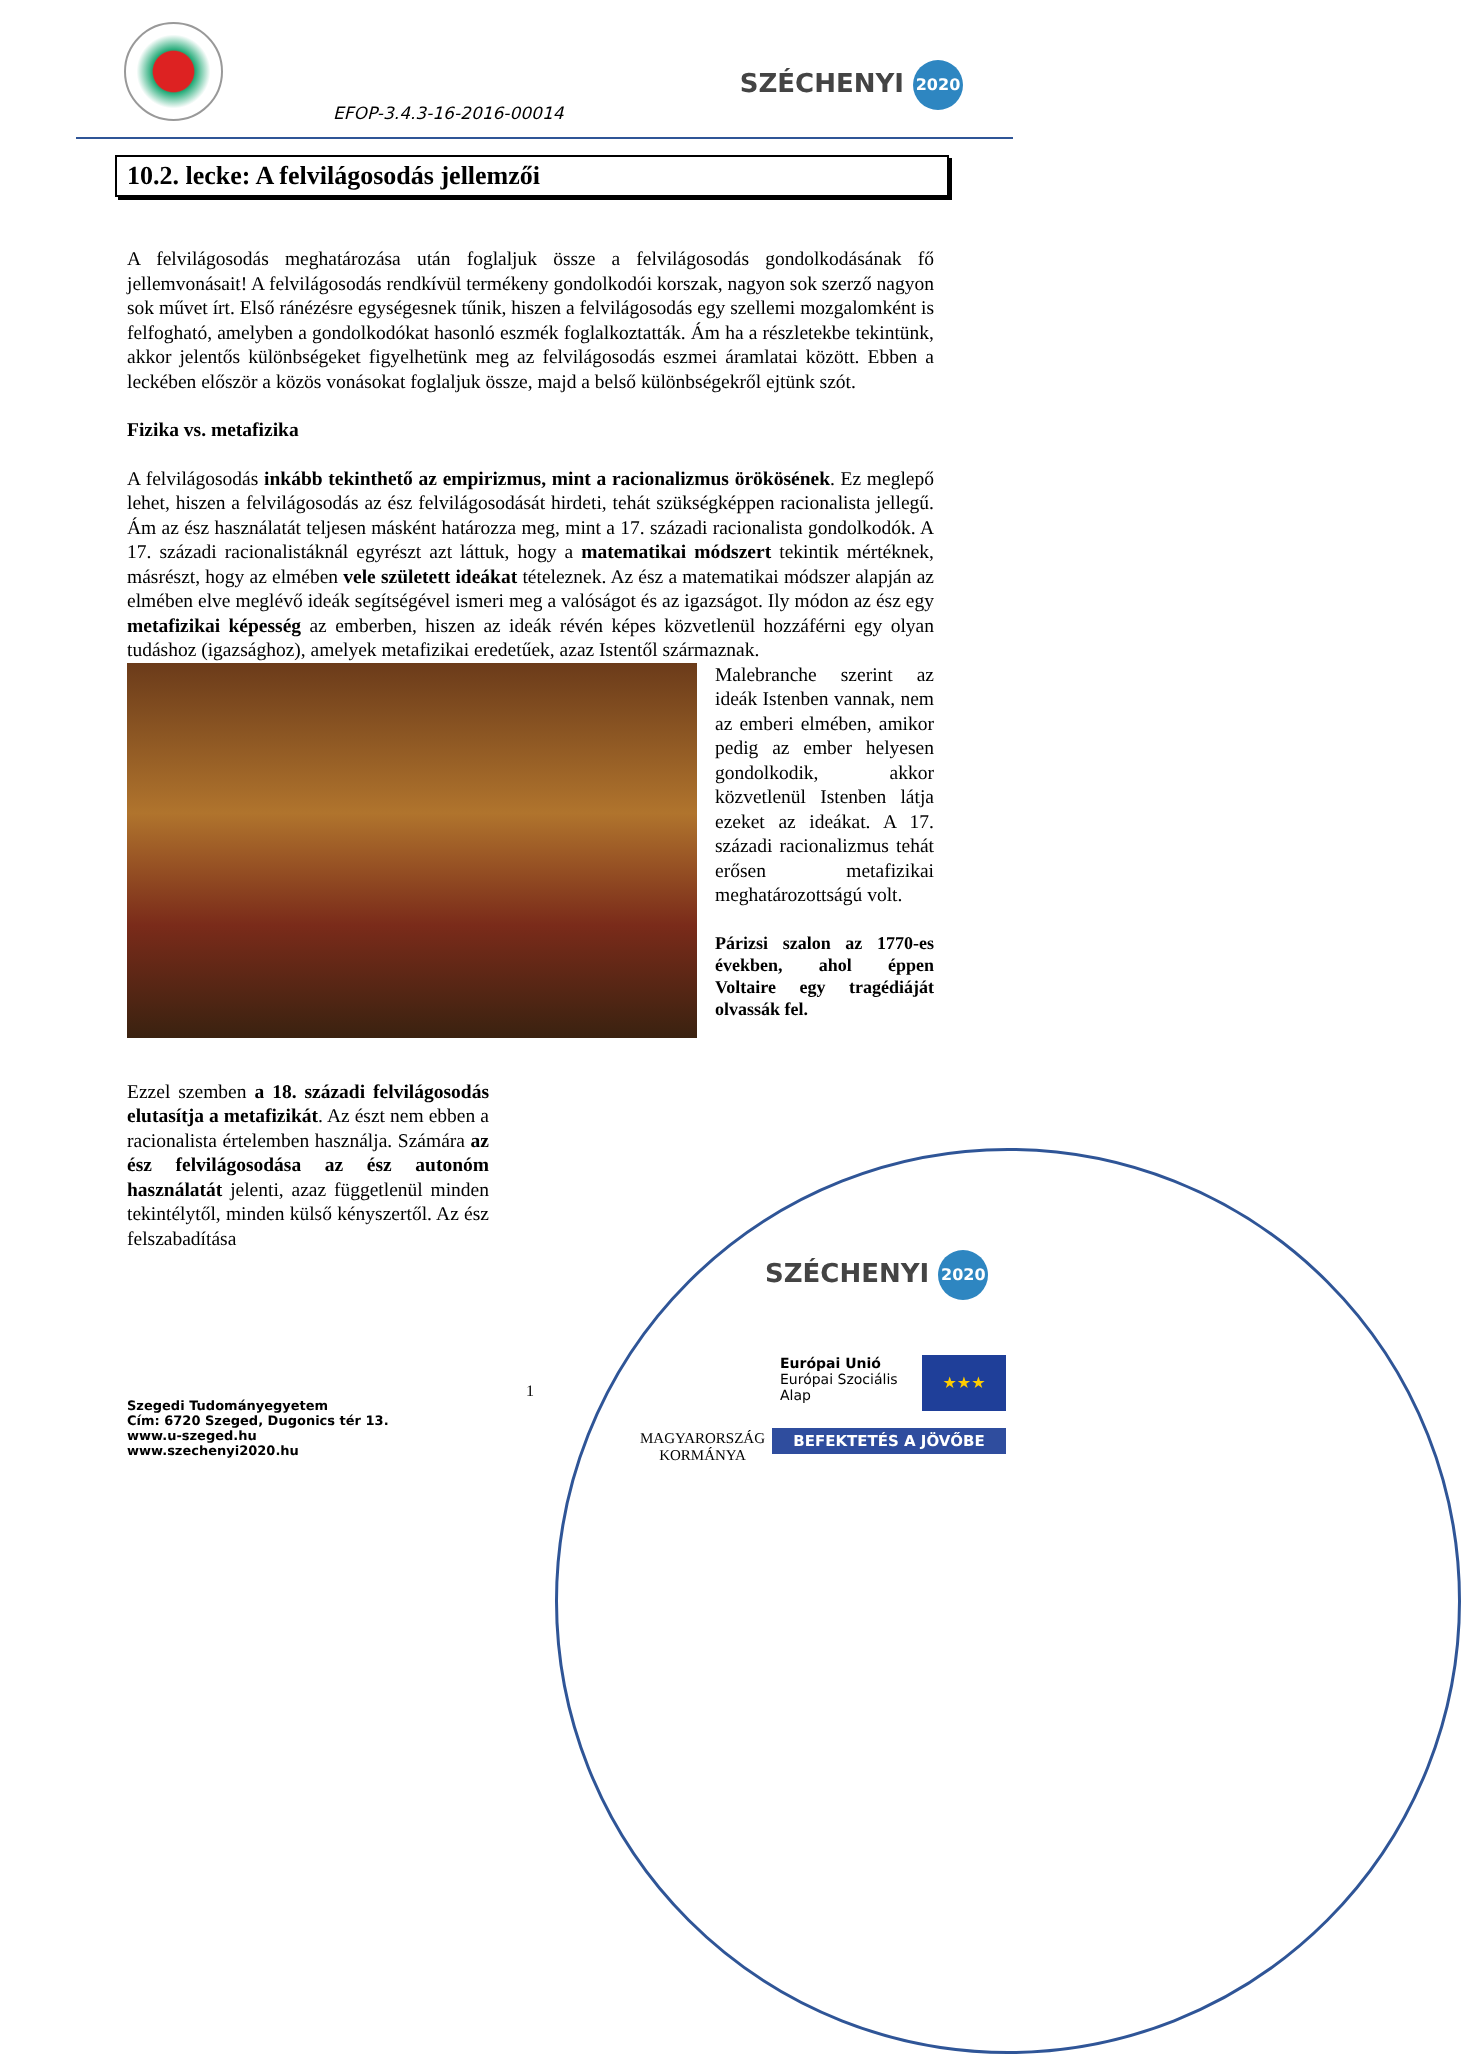EFOP-3.4.3-16-2016-00014
SZÉCHENYI 2020
10.2. lecke: A felvilágosodás jellemzői
A felvilágosodás meghatározása után foglaljuk össze a felvilágosodás gondolkodásának fő jellemvonásait! A felvilágosodás rendkívül termékeny gondolkodói korszak, nagyon sok szerző nagyon sok művet írt. Első ránézésre egységesnek tűnik, hiszen a felvilágosodás egy szellemi mozgalomként is felfogható, amelyben a gondolkodókat hasonló eszmék foglalkoztatták. Ám ha a részletekbe tekintünk, akkor jelentős különbségeket figyelhetünk meg az felvilágosodás eszmei áramlatai között. Ebben a leckében először a közös vonásokat foglaljuk össze, majd a belső különbségekről ejtünk szót.
Fizika vs. metafizika
A felvilágosodás inkább tekinthető az empirizmus, mint a racionalizmus örökösének. Ez meglepő lehet, hiszen a felvilágosodás az ész felvilágosodását hirdeti, tehát szükségképpen racionalista jellegű. Ám az ész használatát teljesen másként határozza meg, mint a 17. századi racionalista gondolkodók. A 17. századi racionalistáknál egyrészt azt láttuk, hogy a matematikai módszert tekintik mértéknek, másrészt, hogy az elmében vele született ideákat tételeznek. Az ész a matematikai módszer alapján az elmében elve meglévő ideák segítségével ismeri meg a valóságot és az igazságot. Ily módon az ész egy metafizikai képesség az emberben, hiszen az ideák révén képes közvetlenül hozzáférni egy olyan tudáshoz (igazsághoz), amelyek metafizikai eredetűek, azaz Istentől származnak.
Malebranche szerint az ideák Istenben vannak, nem az emberi elmében, amikor pedig az ember helyesen gondolkodik, akkor közvetlenül Istenben látja ezeket az ideákat. A 17. századi racionalizmus tehát erősen metafizikai meghatározottságú volt.
Párizsi szalon az 1770-es években, ahol éppen Voltaire egy tragédiáját olvassák fel.
Ezzel szemben a 18. századi felvilágosodás elutasítja a metafizikát. Az észt nem ebben a racionalista értelemben használja. Számára az ész felvilágosodása az ész autonóm használatát jelenti, azaz függetlenül minden tekintélytől, minden külső kényszertől. Az ész felszabadítása
1
Szegedi Tudományegyetem
Cím: 6720 Szeged, Dugonics tér 13.
www.u-szeged.hu
www.szechenyi2020.hu
SZÉCHENYI 2020
MAGYARORSZÁG
KORMÁNYA
Európai Unió
Európai Szociális Alap
★★★
BEFEKTETÉS A JÖVŐBE